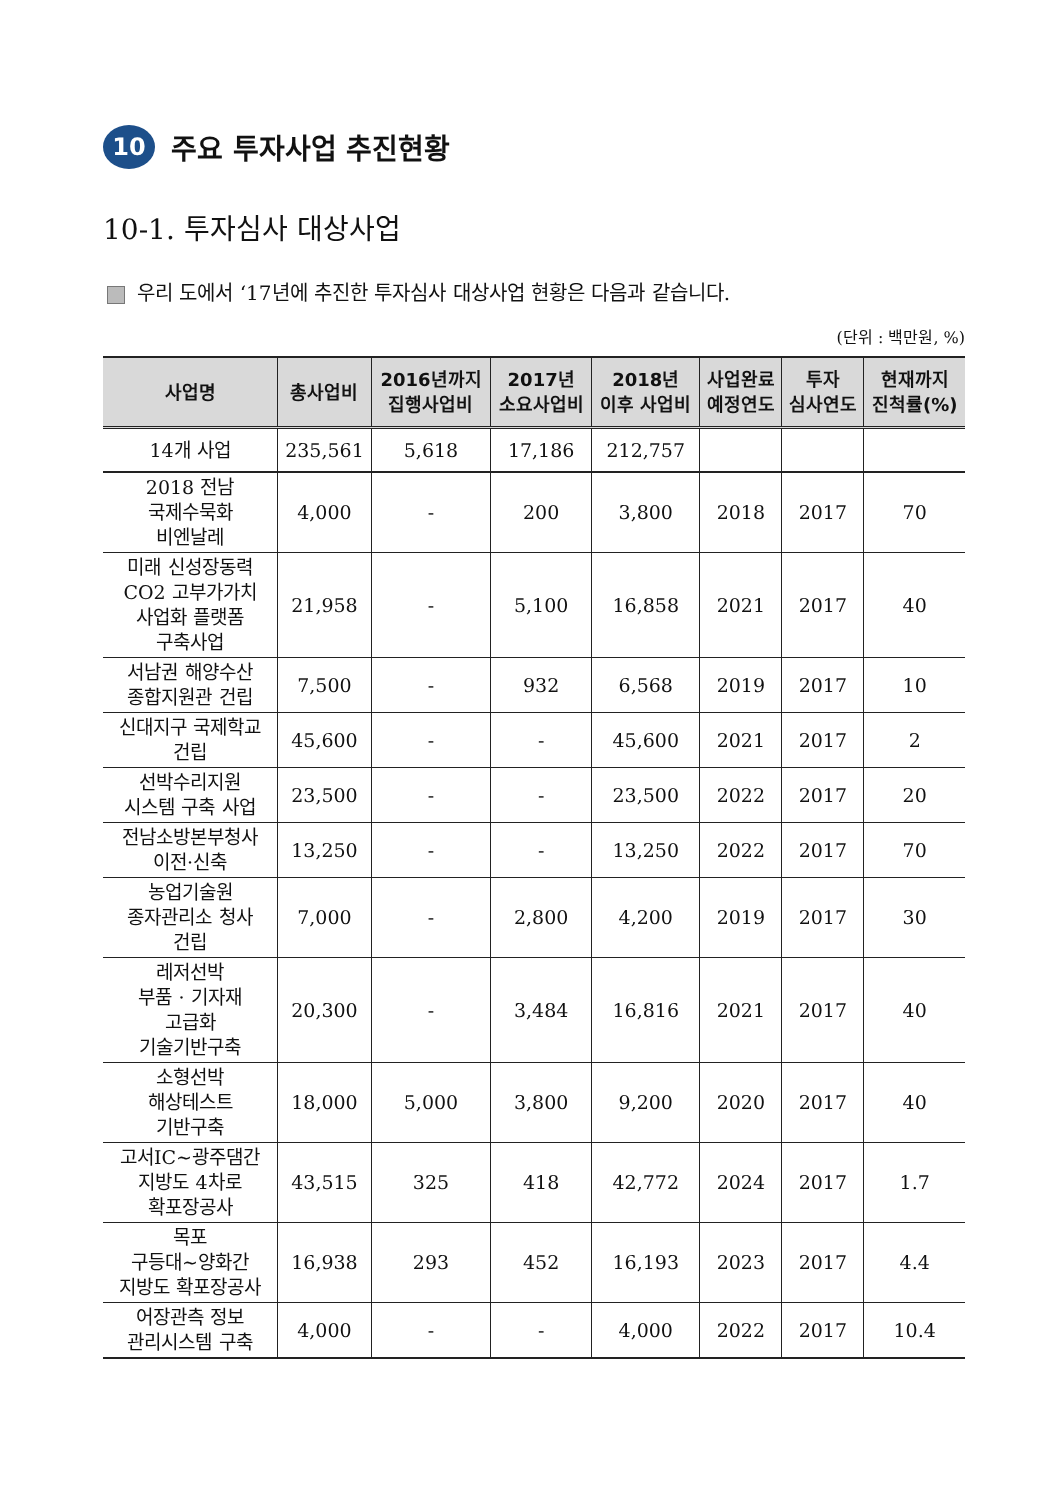10 주요 투자사업 추진현황
10-1. 투자심사 대상사업
우리 도에서 ‘17년에 추진한 투자심사 대상사업 현황은 다음과 같습니다.
(단위 : 백만원, %)
| 사업명 | 총사업비 | 2016년까지 집행사업비 | 2017년 소요사업비 | 2018년 이후 사업비 | 사업완료 예정연도 | 투자 심사연도 | 현재까지 진척률(%) |
| --- | --- | --- | --- | --- | --- | --- | --- |
| 14개 사업 | 235,561 | 5,618 | 17,186 | 212,757 | | | |
| 2018 전남 국제수묵화 비엔날레 | 4,000 | - | 200 | 3,800 | 2018 | 2017 | 70 |
| 미래 신성장동력 CO2 고부가가치 사업화 플랫폼 구축사업 | 21,958 | - | 5,100 | 16,858 | 2021 | 2017 | 40 |
| 서남권 해양수산 종합지원관 건립 | 7,500 | - | 932 | 6,568 | 2019 | 2017 | 10 |
| 신대지구 국제학교 건립 | 45,600 | - | - | 45,600 | 2021 | 2017 | 2 |
| 선박수리지원 시스템 구축 사업 | 23,500 | - | - | 23,500 | 2022 | 2017 | 20 |
| 전남소방본부청사 이전·신축 | 13,250 | - | - | 13,250 | 2022 | 2017 | 70 |
| 농업기술원 종자관리소 청사 건립 | 7,000 | - | 2,800 | 4,200 | 2019 | 2017 | 30 |
| 레저선박 부품 · 기자재 고급화 기술기반구축 | 20,300 | - | 3,484 | 16,816 | 2021 | 2017 | 40 |
| 소형선박 해상테스트 기반구축 | 18,000 | 5,000 | 3,800 | 9,200 | 2020 | 2017 | 40 |
| 고서IC~광주댐간 지방도 4차로 확포장공사 | 43,515 | 325 | 418 | 42,772 | 2024 | 2017 | 1.7 |
| 목포 구등대~양화간 지방도 확포장공사 | 16,938 | 293 | 452 | 16,193 | 2023 | 2017 | 4.4 |
| 어장관측 정보 관리시스템 구축 | 4,000 | - | - | 4,000 | 2022 | 2017 | 10.4 |